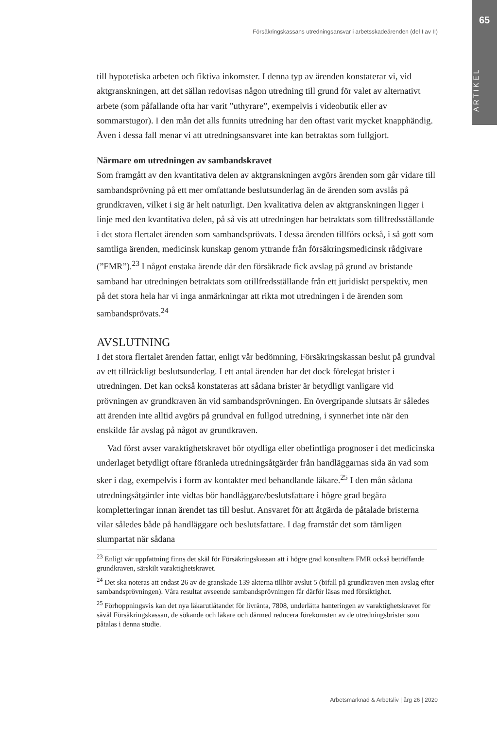65
ARTIKEL
Försäkringskassans utredningsansvar i arbetsskadeärenden (del I av II)
till hypotetiska arbeten och fiktiva inkomster. I denna typ av ärenden konstaterar vi, vid aktgranskningen, att det sällan redovisas någon utredning till grund för valet av alternativt arbete (som påfallande ofta har varit ”uthyrare”, exempelvis i videobutik eller av sommarstugor). I den mån det alls funnits utredning har den oftast varit mycket knapphändig. Även i dessa fall menar vi att utredningsansvaret inte kan betraktas som fullgjort.
Närmare om utredningen av sambandskravet
Som framgått av den kvantitativa delen av aktgranskningen avgörs ärenden som går vidare till sambandsprövning på ett mer omfattande beslutsunderlag än de ärenden som avslås på grundkraven, vilket i sig är helt naturligt. Den kvalitativa delen av aktgranskningen ligger i linje med den kvantitativa delen, på så vis att utredningen har betraktats som tillfredsställande i det stora flertalet ärenden som sambandsprövats. I dessa ärenden tillförs också, i så gott som samtliga ärenden, medicinsk kunskap genom yttrande från försäkringsmedicinsk rådgivare (”FMR”).<sup>23</sup> I något enstaka ärende där den försäkrade fick avslag på grund av bristande samband har utredningen betraktats som otillfredsställande från ett juridiskt perspektiv, men på det stora hela har vi inga anmärkningar att rikta mot utredningen i de ärenden som sambandsprövats.<sup>24</sup>
AVSLUTNING
I det stora flertalet ärenden fattar, enligt vår bedömning, Försäkringskassan beslut på grundval av ett tillräckligt beslutsunderlag. I ett antal ärenden har det dock förelegat brister i utredningen. Det kan också konstateras att sådana brister är betydligt vanligare vid prövningen av grundkraven än vid sambandsprövningen. En övergripande slutsats är således att ärenden inte alltid avgörs på grundval en fullgod utredning, i synnerhet inte när den enskilde får avslag på något av grundkraven.
Vad först avser varaktighetskravet bör otydliga eller obefintliga prognoser i det medicinska underlaget betydligt oftare föranleda utredningsåtgärder från handläggarnas sida än vad som sker i dag, exempelvis i form av kontakter med behandlande läkare.<sup>25</sup> I den mån sådana utredningsåtgärder inte vidtas bör handläggare/beslutsfattare i högre grad begära kompletteringar innan ärendet tas till beslut. Ansvaret för att åtgärda de påtalade bristerna vilar således både på handläggare och beslutsfattare. I dag framstår det som tämligen slumpartat när sådana
<sup>23</sup> Enligt vår uppfattning finns det skäl för Försäkringskassan att i högre grad konsultera FMR också beträffande grundkraven, särskilt varaktighetskravet.
<sup>24</sup> Det ska noteras att endast 26 av de granskade 139 akterna tillhör avslut 5 (bifall på grundkraven men avslag efter sambandsprövningen). Våra resultat avseende sambandsprövningen får därför läsas med försiktighet.
<sup>25</sup> Förhoppningsvis kan det nya läkarutlåtandet för livränta, 7808, underlätta hanteringen av varaktighetskravet för såväl Försäkringskassan, de sökande och läkare och därmed reducera förekomsten av de utredningsbrister som påtalas i denna studie.
Arbetsmarknad & Arbetsliv | årg 26 | 2020